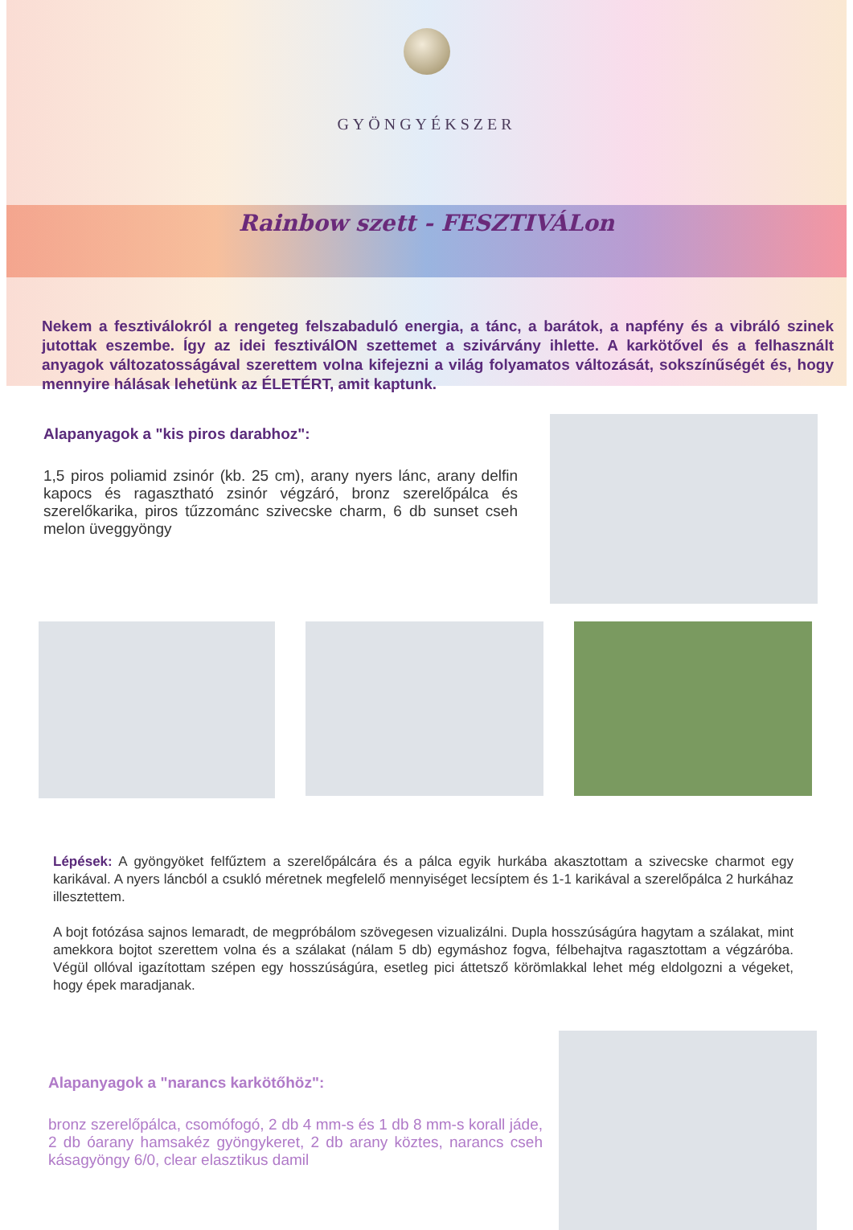GYÖNGYÉKSZER
Rainbow szett - FESZTIVÁLon
Nekem a fesztiválokról a rengeteg felszabaduló energia, a tánc, a barátok, a napfény és a vibráló szinek jutottak eszembe. Így az idei fesztiválON szettemet a szivárvány ihlette. A karkötővel és a felhasznált anyagok változatosságával szerettem volna kifejezni a világ folyamatos változását, sokszínűségét és, hogy mennyire hálásak lehetünk az ÉLETÉRT, amit kaptunk.
Alapanyagok a "kis piros darabhoz":
1,5 piros poliamid zsinór (kb. 25 cm), arany nyers lánc, arany delfin kapocs és ragasztható zsinór végzáró, bronz szerelőpálca és szerelőkarika, piros tűzzománc szivecske charm, 6 db sunset cseh melon üveggyöngy
Lépések: A gyöngyöket felfűztem a szerelőpálcára és a pálca egyik hurkába akasztottam a szivecske charmot egy karikával. A nyers láncból a csukló méretnek megfelelő mennyiséget lecsíptem és 1-1 karikával a szerelőpálca 2 hurkáhaz illesztettem.
A bojt fotózása sajnos lemaradt, de megpróbálom szövegesen vizualizálni. Dupla hosszúságúra hagytam a szálakat, mint amekkora bojtot szerettem volna és a szálakat (nálam 5 db) egymáshoz fogva, félbehajtva ragasztottam a végzáróba. Végül ollóval igazítottam szépen egy hosszúságúra, esetleg pici áttetsző körömlakkal lehet még eldolgozni a végeket, hogy épek maradjanak.
Alapanyagok a "narancs karkötőhöz":
bronz szerelőpálca, csomófogó, 2 db 4 mm-s és 1 db 8 mm-s korall jáde, 2 db óarany hamsakéz gyöngykeret, 2 db arany köztes, narancs cseh kásagyöngy 6/0, clear elasztikus damil